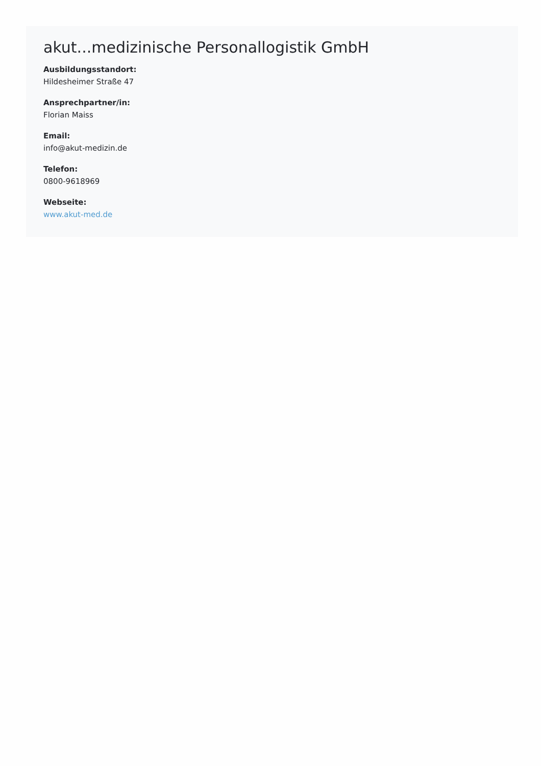akut...medizinische Personallogistik GmbH
Ausbildungsstandort:
Hildesheimer Straße 47
Ansprechpartner/in:
Florian Maiss
Email:
info@akut-medizin.de
Telefon:
0800-9618969
Webseite:
www.akut-med.de